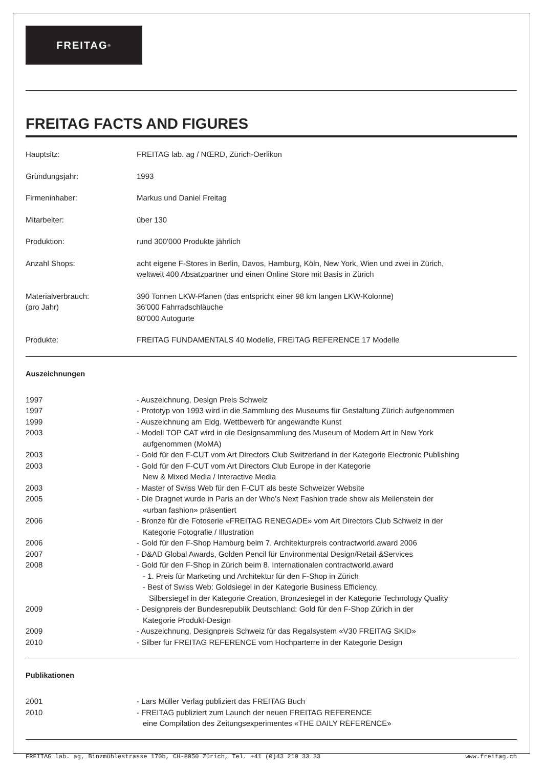FREITAG<sup>®</sup>
FREITAG FACTS AND FIGURES
| Hauptsitz: | FREITAG lab. ag / NŒRD, Zürich-Oerlikon |
| Gründungsjahr: | 1993 |
| Firmeninhaber: | Markus und Daniel Freitag |
| Mitarbeiter: | über 130 |
| Produktion: | rund 300'000 Produkte jährlich |
| Anzahl Shops: | acht eigene F-Stores in Berlin, Davos, Hamburg, Köln, New York, Wien und zwei in Zürich, weltweit 400 Absatzpartner und einen Online Store mit Basis in Zürich |
| Materialverbrauch: (pro Jahr) | 390 Tonnen LKW-Planen (das entspricht einer 98 km langen LKW-Kolonne) 36'000 Fahrradschläuche 80'000 Autogurte |
| Produkte: | FREITAG FUNDAMENTALS 40 Modelle, FREITAG REFERENCE 17 Modelle |
Auszeichnungen
| 1997 | - Auszeichnung, Design Preis Schweiz |
| 1997 | - Prototyp von 1993 wird in die Sammlung des Museums für Gestaltung Zürich aufgenommen |
| 1999 | - Auszeichnung am Eidg. Wettbewerb für angewandte Kunst |
| 2003 | - Modell TOP CAT wird in die Designsammlung des Museum of Modern Art in New York aufgenommen (MoMA) |
| 2003 | - Gold für den F-CUT vom Art Directors Club Switzerland in der Kategorie Electronic Publishing |
| 2003 | - Gold für den F-CUT vom Art Directors Club Europe in der Kategorie New & Mixed Media / Interactive Media |
| 2003 | - Master of Swiss Web für den F-CUT als beste Schweizer Website |
| 2005 | - Die Dragnet wurde in Paris an der Who’s Next Fashion trade show als Meilenstein der «urban fashion» präsentiert |
| 2006 | - Bronze für die Fotoserie «FREITAG RENEGADE» vom Art Directors Club Schweiz in der Kategorie Fotografie / Illustration |
| 2006 | - Gold für den F-Shop Hamburg beim 7. Architekturpreis contractworld.award 2006 |
| 2007 | - D&AD Global Awards, Golden Pencil für Environmental Design/Retail &Services |
| 2008 | - Gold für den F-Shop in Zürich beim 8. Internationalen contractworld.award - 1. Preis für Marketing und Architektur für den F-Shop in Zürich - Best of Swiss Web: Goldsiegel in der Kategorie Business Efficiency, Silbersiegel in der Kategorie Creation, Bronzesiegel in der Kategorie Technology Quality |
| 2009 | - Designpreis der Bundesrepublik Deutschland: Gold für den F-Shop Zürich in der Kategorie Produkt-Design |
| 2009 | - Auszeichnung, Designpreis Schweiz für das Regalsystem «V30 FREITAG SKID» |
| 2010 | - Silber für FREITAG REFERENCE vom Hochparterre in der Kategorie Design |
Publikationen
| 2001 | - Lars Müller Verlag publiziert das FREITAG Buch |
| 2010 | - FREITAG publiziert zum Launch der neuen FREITAG REFERENCE eine Compilation des Zeitungsexperimentes «THE DAILY REFERENCE» |
FREITAG lab. ag, Binzmühlestrasse 170b, CH-8050 Zürich, Tel. +41 (0)43 210 33 33 www.freitag.ch